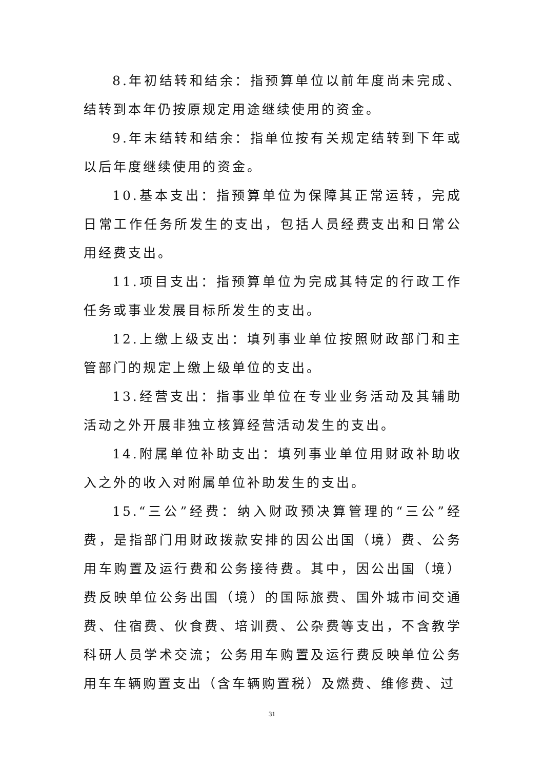8.年初结转和结余：指预算单位以前年度尚未完成、结转到本年仍按原规定用途继续使用的资金。
9.年末结转和结余：指单位按有关规定结转到下年或以后年度继续使用的资金。
10.基本支出：指预算单位为保障其正常运转，完成日常工作任务所发生的支出，包括人员经费支出和日常公用经费支出。
11.项目支出：指预算单位为完成其特定的行政工作任务或事业发展目标所发生的支出。
12.上缴上级支出：填列事业单位按照财政部门和主管部门的规定上缴上级单位的支出。
13.经营支出：指事业单位在专业业务活动及其辅助活动之外开展非独立核算经营活动发生的支出。
14.附属单位补助支出：填列事业单位用财政补助收入之外的收入对附属单位补助发生的支出。
15.“三公”经费：纳入财政预决算管理的“三公”经费，是指部门用财政拨款安排的因公出国（境）费、公务用车购置及运行费和公务接待费。其中，因公出国（境）费反映单位公务出国（境）的国际旅费、国外城市间交通费、住宿费、伙食费、培训费、公杂费等支出，不含教学科研人员学术交流；公务用车购置及运行费反映单位公务用车车辆购置支出（含车辆购置税）及燃费、维修费、过
31